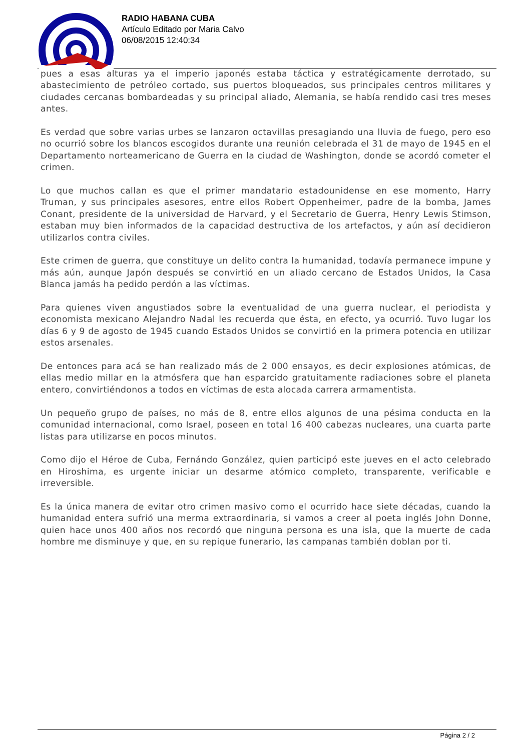RADIO HABANA CUBA
Artículo Editado por Maria Calvo
06/08/2015 12:40:34
pues a esas alturas ya el imperio japonés estaba táctica y estratégicamente derrotado, su abastecimiento de petróleo cortado, sus puertos bloqueados, sus principales centros militares y ciudades cercanas bombardeadas y su principal aliado, Alemania, se había rendido casi tres meses antes.
Es verdad que sobre varias urbes se lanzaron octavillas presagiando una lluvia de fuego, pero eso no ocurrió sobre los blancos escogidos durante una reunión celebrada el 31 de mayo de 1945 en el Departamento norteamericano de Guerra en la ciudad de Washington, donde se acordó cometer el crimen.
Lo que muchos callan es que el primer mandatario estadounidense en ese momento, Harry Truman, y sus principales asesores, entre ellos Robert Oppenheimer, padre de la bomba, James Conant, presidente de la universidad de Harvard, y el Secretario de Guerra, Henry Lewis Stimson, estaban muy bien informados de la capacidad destructiva de los artefactos, y aún así decidieron utilizarlos contra civiles.
Este crimen de guerra, que constituye un delito contra la humanidad, todavía permanece impune y más aún, aunque Japón después se convirtió en un aliado cercano de Estados Unidos, la Casa Blanca jamás ha pedido perdón a las víctimas.
Para quienes viven angustiados sobre la eventualidad de una guerra nuclear, el periodista y economista mexicano Alejandro Nadal les recuerda que ésta, en efecto, ya ocurrió. Tuvo lugar los días 6 y 9 de agosto de 1945 cuando Estados Unidos se convirtió en la primera potencia en utilizar estos arsenales.
De entonces para acá se han realizado más de 2 000 ensayos, es decir explosiones atómicas, de ellas medio millar en la atmósfera que han esparcido gratuitamente radiaciones sobre el planeta entero, convirtiéndonos a todos en víctimas de esta alocada carrera armamentista.
Un pequeño grupo de países, no más de 8, entre ellos algunos de una pésima conducta en la comunidad internacional, como Israel, poseen en total 16 400 cabezas nucleares, una cuarta parte listas para utilizarse en pocos minutos.
Como dijo el Héroe de Cuba, Fernándo González, quien participó este jueves en el acto celebrado en Hiroshima, es urgente iniciar un desarme atómico completo, transparente, verificable e irreversible.
Es la única manera de evitar otro crimen masivo como el ocurrido hace siete décadas, cuando la humanidad entera sufrió una merma extraordinaria, si vamos a creer al poeta inglés John Donne, quien hace unos 400 años nos recordó que ninguna persona es una isla, que la muerte de cada hombre me disminuye y que, en su repique funerario, las campanas también doblan por ti.
Página 2 / 2